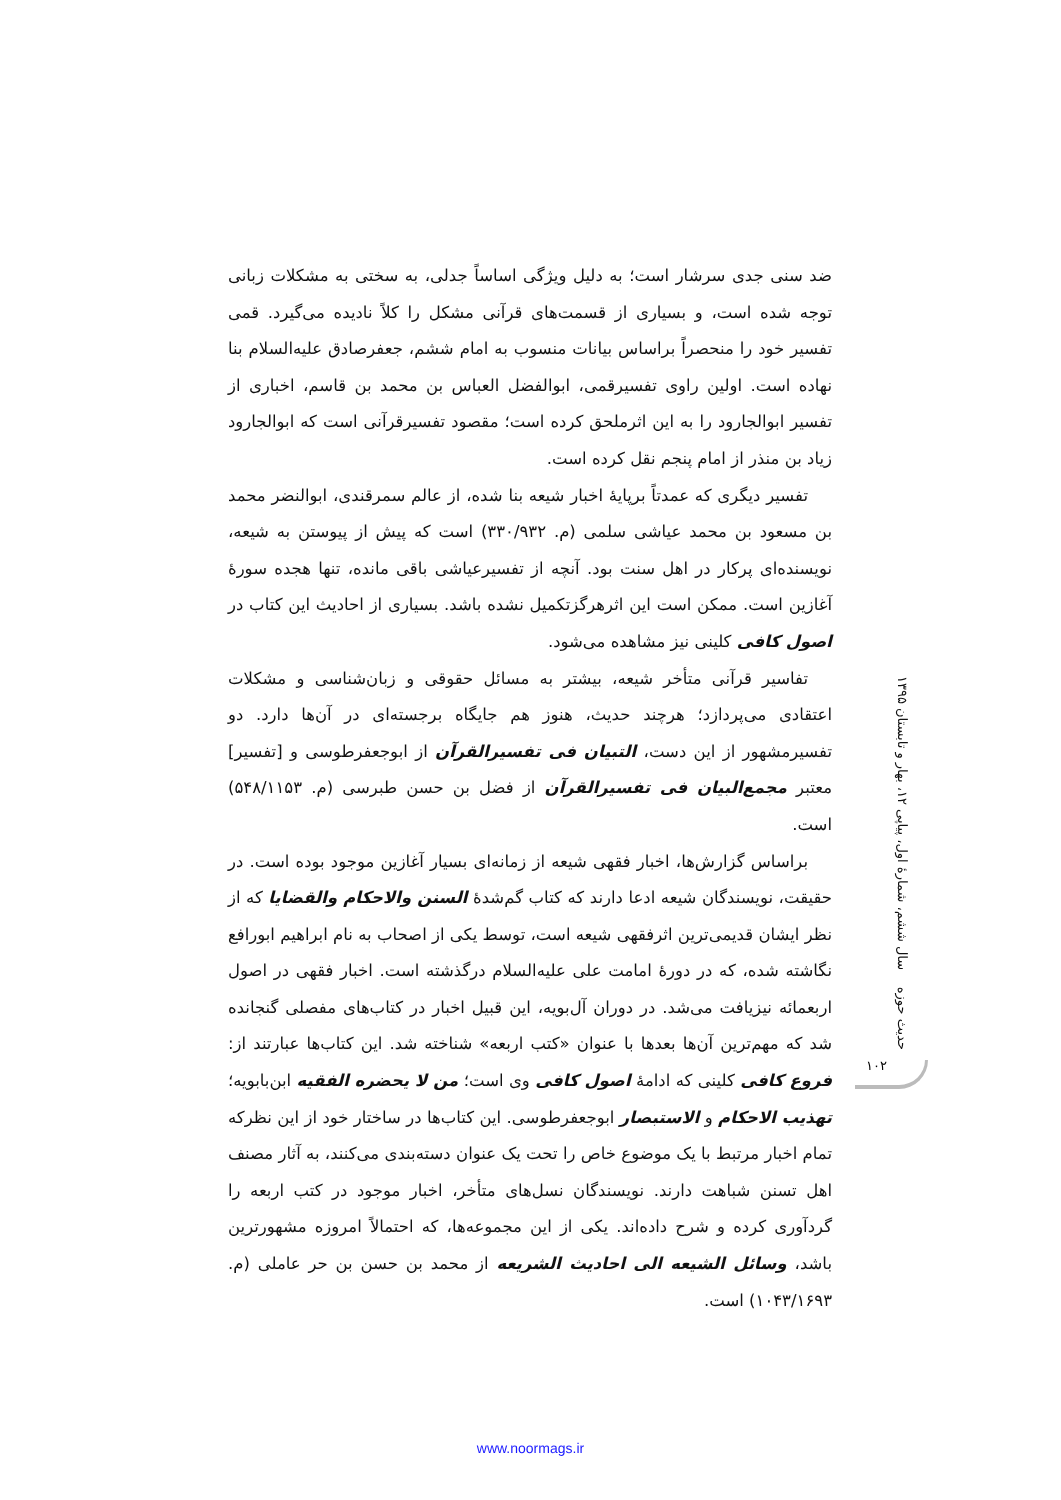ضد سنی جدی سرشار است؛ به دلیل ویژگی اساساً جدلی، به سختی به مشکلات زبانی توجه شده است، و بسیاری از قسمت‌های قرآنی مشکل را کلاً نادیده می‌گیرد. قمی تفسیر خود را منحصراً براساس بیانات منسوب به امام ششم، جعفرصادق علیه‌السلام بنا نهاده است. اولین راوی تفسیرقمی، ابوالفضل العباس بن محمد بن قاسم، اخباری از تفسیر ابوالجارود را به این اثرملحق کرده است؛ مقصود تفسیرقرآنی است که ابوالجارود زیاد بن منذر از امام پنجم نقل کرده است.
تفسیر دیگری که عمدتاً برپایهٔ اخبار شیعه بنا شده، از عالم سمرقندی، ابوالنضر محمد بن مسعود بن محمد عیاشی سلمی (م. ۳۳۰/۹۳۲) است که پیش از پیوستن به شیعه، نویسنده‌ای پرکار در اهل سنت بود. آنچه از تفسیرعیاشی باقی مانده، تنها هجده سورهٔ آغازین است. ممکن است این اثرهرگزتکمیل نشده باشد. بسیاری از احادیث این کتاب در اصول کافی کلینی نیز مشاهده می‌شود.
تفاسیر قرآنی متأخر شیعه، بیشتر به مسائل حقوقی و زبان‌شناسی و مشکلات اعتقادی می‌پردازد؛ هرچند حدیث، هنوز هم جایگاه برجسته‌ای در آن‌ها دارد. دو تفسیرمشهور از این دست، التبیان فی تفسیرالقرآن از ابوجعفرطوسی و [تفسیر] معتبر مجمع‌البیان فی تفسیرالقرآن از فضل بن حسن طبرسی (م. ۵۴۸/۱۱۵۳) است.
براساس گزارش‌ها، اخبار فقهی شیعه از زمانه‌ای بسیار آغازین موجود بوده است. در حقیقت، نویسندگان شیعه ادعا دارند که کتاب گم‌شدهٔ السنن والاحکام والقضایا که از نظر ایشان قدیمی‌ترین اثرفقهی شیعه است، توسط یکی از اصحاب به نام ابراهیم ابورافع نگاشته شده، که در دورهٔ امامت علی علیه‌السلام درگذشته است. اخبار فقهی در اصول اربعمائه نیزیافت می‌شد. در دوران آل‌بویه، این قبیل اخبار در کتاب‌های مفصلی گنجانده شد که مهم‌ترین آن‌ها بعدها با عنوان «کتب اربعه» شناخته شد. این کتاب‌ها عبارتند از: فروع کافی کلینی که ادامهٔ اصول کافی وی است؛ من لا یحضره الفقیه ابن‌بابویه؛ تهذیب الاحکام و الاستبصار ابوجعفرطوسی. این کتاب‌ها در ساختار خود از این نظرکه تمام اخبار مرتبط با یک موضوع خاص را تحت یک عنوان دسته‌بندی می‌کنند، به آثار مصنف اهل تسنن شباهت دارند. نویسندگان نسل‌های متأخر، اخبار موجود در کتب اربعه را گردآوری کرده و شرح داده‌اند. یکی از این مجموعه‌ها، که احتمالاً امروزه مشهورترین باشد، وسائل الشیعه الی احادیث الشریعه از محمد بن حسن بن حر عاملی (م. ۱۰۴۳/۱۶۹۳) است.
حدیث حوزه سال ششم، شمارهٔ اول، پیاپی ۱۲، بهار و تابستان ۱۳۹۵
۱۰۲
www.noormags.ir